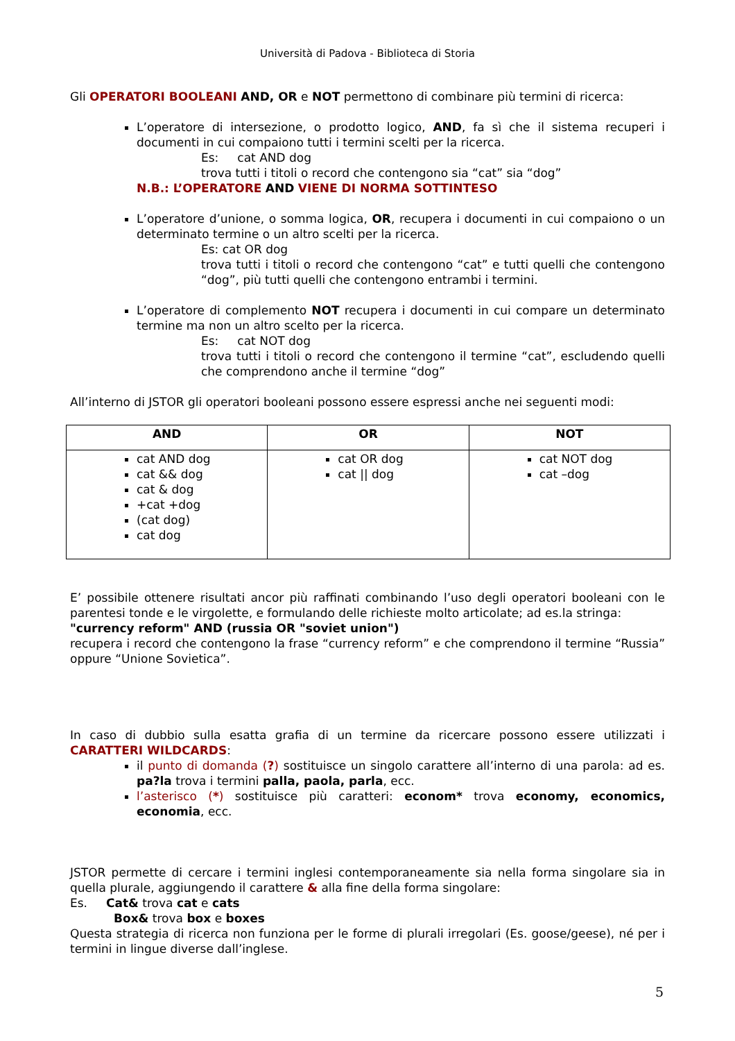Università di Padova - Biblioteca di Storia
Gli OPERATORI BOOLEANI AND, OR e NOT permettono di combinare più termini di ricerca:
L’operatore di intersezione, o prodotto logico, AND, fa sì che il sistema recuperi i documenti in cui compaiono tutti i termini scelti per la ricerca.
Es: cat AND dog
trova tutti i titoli o record che contengono sia “cat” sia “dog”
N.B.: L’OPERATORE AND VIENE DI NORMA SOTTINTESO
L’operatore d’unione, o somma logica, OR, recupera i documenti in cui compaiono o un determinato termine o un altro scelti per la ricerca.
Es: cat OR dog
trova tutti i titoli o record che contengono “cat” e tutti quelli che contengono “dog”, più tutti quelli che contengono entrambi i termini.
L’operatore di complemento NOT recupera i documenti in cui compare un determinato termine ma non un altro scelto per la ricerca.
Es: cat NOT dog
trova tutti i titoli o record che contengono il termine “cat”, escludendo quelli che comprendono anche il termine “dog”
All’interno di JSTOR gli operatori booleani possono essere espressi anche nei seguenti modi:
| AND | OR | NOT |
| --- | --- | --- |
| cat AND dog cat && dog cat & dog +cat +dog (cat dog) cat dog | cat OR dog cat // dog | cat NOT dog cat –dog |
E’ possibile ottenere risultati ancor più raffinati combinando l’uso degli operatori booleani con le parentesi tonde e le virgolette, e formulando delle richieste molto articolate; ad es.la stringa:
"currency reform" AND (russia OR "soviet union")
recupera i record che contengono la frase “currency reform” e che comprendono il termine “Russia” oppure “Unione Sovietica”.
In caso di dubbio sulla esatta grafia di un termine da ricercare possono essere utilizzati i CARATTERI WILDCARDS:
il punto di domanda (?) sostituisce un singolo carattere all’interno di una parola: ad es. pa?la trova i termini palla, paola, parla, ecc.
l’asterisco (*) sostituisce più caratteri: econom* trova economy, economics, economia, ecc.
JSTOR permette di cercare i termini inglesi contemporaneamente sia nella forma singolare sia in quella plurale, aggiungendo il carattere & alla fine della forma singolare:
Es. Cat& trova cat e cats
Box& trova box e boxes
Questa strategia di ricerca non funziona per le forme di plurali irregolari (Es. goose/geese), né per i termini in lingue diverse dall’inglese.
5